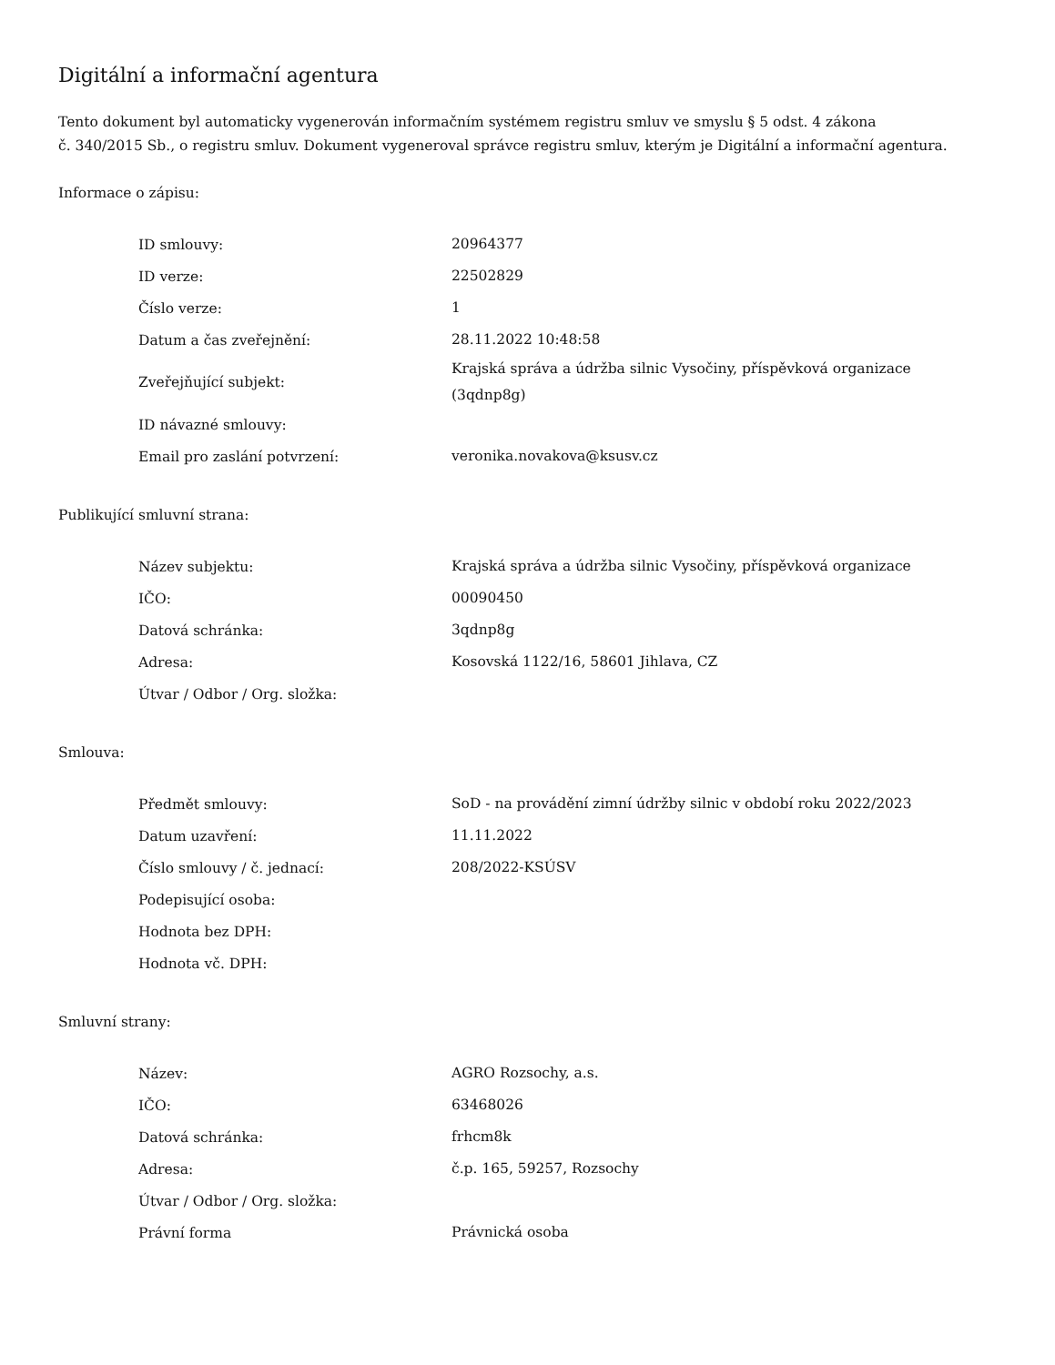Digitální a informační agentura
Tento dokument byl automaticky vygenerován informačním systémem registru smluv ve smyslu § 5 odst. 4 zákona
č. 340/2015 Sb., o registru smluv. Dokument vygeneroval správce registru smluv, kterým je Digitální a informační agentura.
Informace o zápisu:
| ID smlouvy: | 20964377 |
| ID verze: | 22502829 |
| Číslo verze: | 1 |
| Datum a čas zveřejnění: | 28.11.2022 10:48:58 |
| Zveřejňující subjekt: | Krajská správa a údržba silnic Vysočiny, příspěvková organizace (3qdnp8g) |
| ID návazné smlouvy: | |
| Email pro zaslání potvrzení: | veronika.novakova@ksusv.cz |
Publikující smluvní strana:
| Název subjektu: | Krajská správa a údržba silnic Vysočiny, příspěvková organizace |
| IČO: | 00090450 |
| Datová schránka: | 3qdnp8g |
| Adresa: | Kosovská 1122/16, 58601 Jihlava, CZ |
| Útvar / Odbor / Org. složka: | |
Smlouva:
| Předmět smlouvy: | SoD - na provádění zimní údržby silnic v období roku 2022/2023 |
| Datum uzavření: | 11.11.2022 |
| Číslo smlouvy / č. jednací: | 208/2022-KSÚSV |
| Podepisující osoba: | |
| Hodnota bez DPH: | |
| Hodnota vč. DPH: | |
Smluvní strany:
| Název: | AGRO Rozsochy, a.s. |
| IČO: | 63468026 |
| Datová schránka: | frhcm8k |
| Adresa: | č.p. 165, 59257, Rozsochy |
| Útvar / Odbor / Org. složka: | |
| Právní forma | Právnická osoba |